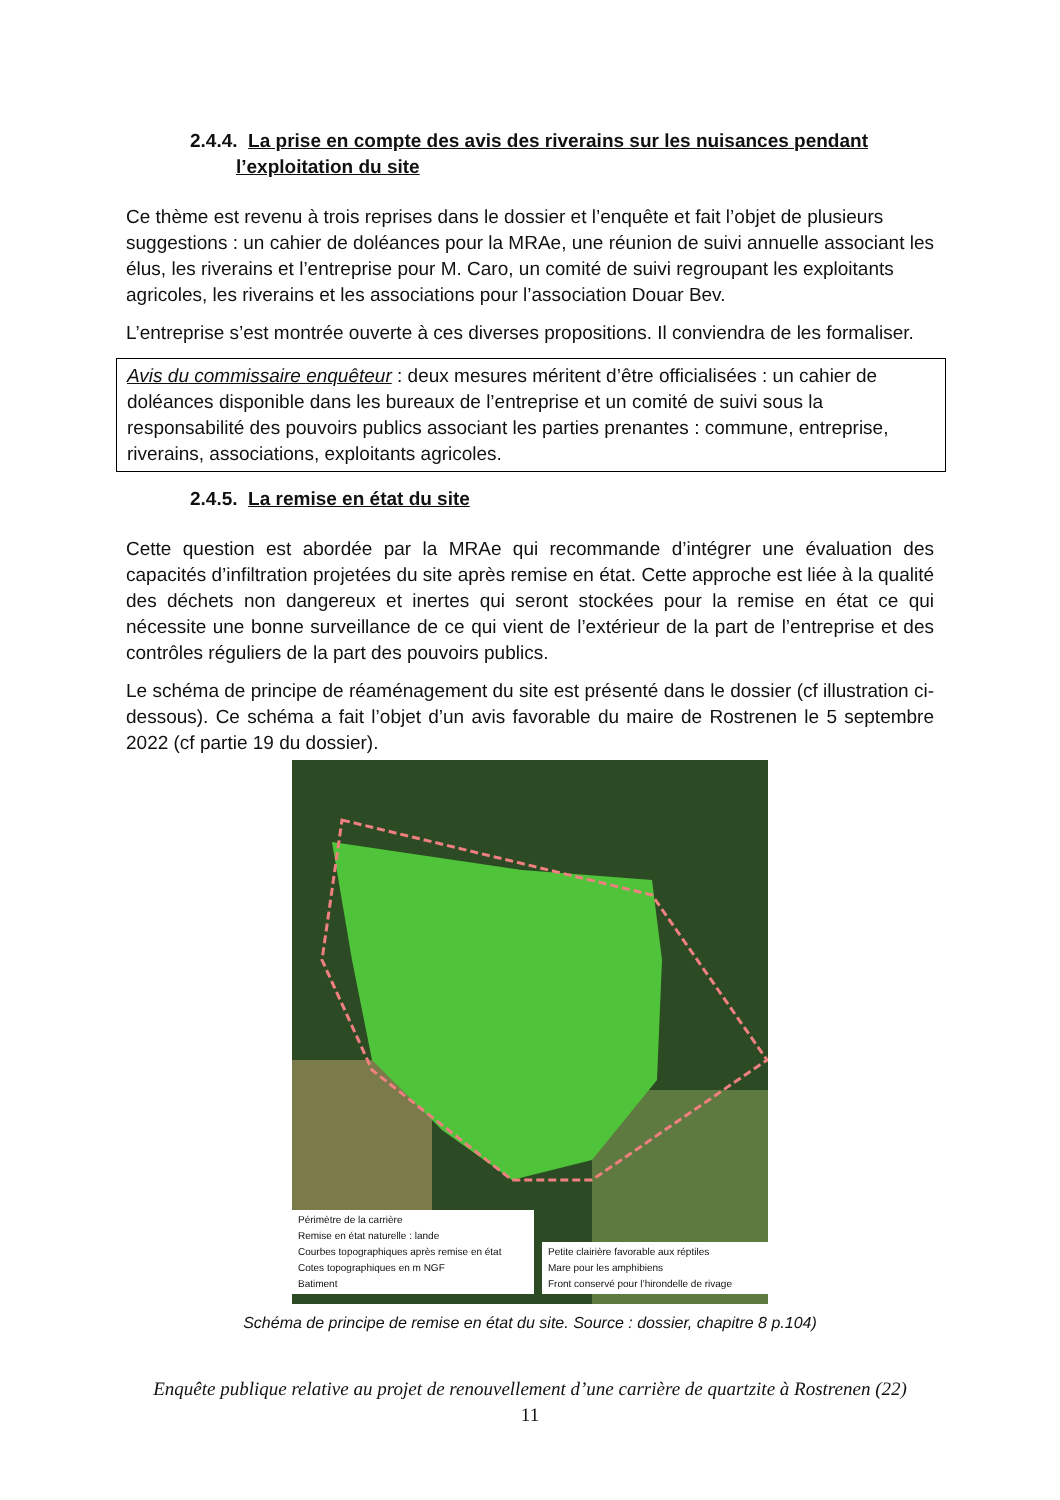2.4.4. La prise en compte des avis des riverains sur les nuisances pendant
l’exploitation du site
Ce thème est revenu à trois reprises dans le dossier et l’enquête et fait l’objet de plusieurs suggestions : un cahier de doléances pour la MRAe, une réunion de suivi annuelle associant les élus, les riverains et l’entreprise pour M. Caro, un comité de suivi regroupant les exploitants agricoles, les riverains et les associations pour l’association Douar Bev.
L’entreprise s’est montrée ouverte à ces diverses propositions. Il conviendra de les formaliser.
Avis du commissaire enquêteur : deux mesures méritent d’être officialisées : un cahier de doléances disponible dans les bureaux de l’entreprise et un comité de suivi sous la responsabilité des pouvoirs publics associant les parties prenantes : commune, entreprise, riverains, associations, exploitants agricoles.
2.4.5. La remise en état du site
Cette question est abordée par la MRAe qui recommande d’intégrer une évaluation des capacités d’infiltration projetées du site après remise en état. Cette approche est liée à la qualité des déchets non dangereux et inertes qui seront stockées pour la remise en état ce qui nécessite une bonne surveillance de ce qui vient de l’extérieur de la part de l’entreprise et des contrôles réguliers de la part des pouvoirs publics.
Le schéma de principe de réaménagement du site est présenté dans le dossier (cf illustration ci-dessous). Ce schéma a fait l’objet d’un avis favorable du maire de Rostrenen le 5 septembre 2022 (cf partie 19 du dossier).
Périmètre de la carrière
Remise en état naturelle : lande
Courbes topographiques après remise en état
Cotes topographiques en m NGF
Batiment
Petite clairière favorable aux réptiles
Mare pour les amphibiens
Front conservé pour l’hirondelle de rivage
Schéma de principe de remise en état du site. Source : dossier, chapitre 8 p.104)
Enquête publique relative au projet de renouvellement d’une carrière de quartzite à Rostrenen (22)
11